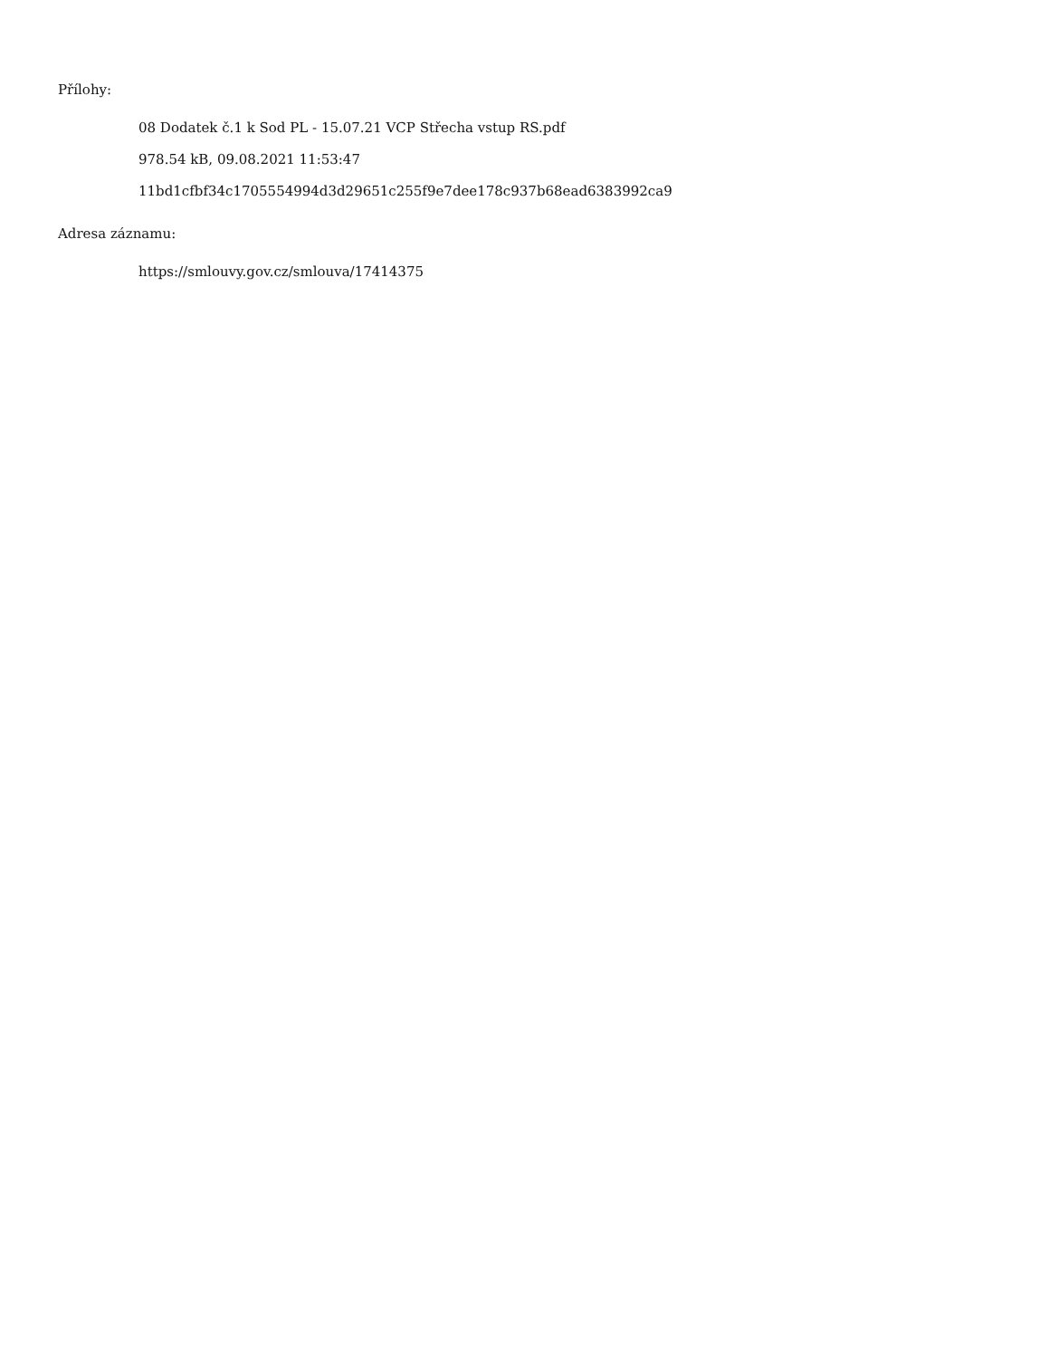Přílohy:
08 Dodatek č.1 k Sod PL - 15.07.21 VCP Střecha vstup RS.pdf
978.54 kB, 09.08.2021 11:53:47
11bd1cfbf34c1705554994d3d29651c255f9e7dee178c937b68ead6383992ca9
Adresa záznamu:
https://smlouvy.gov.cz/smlouva/17414375